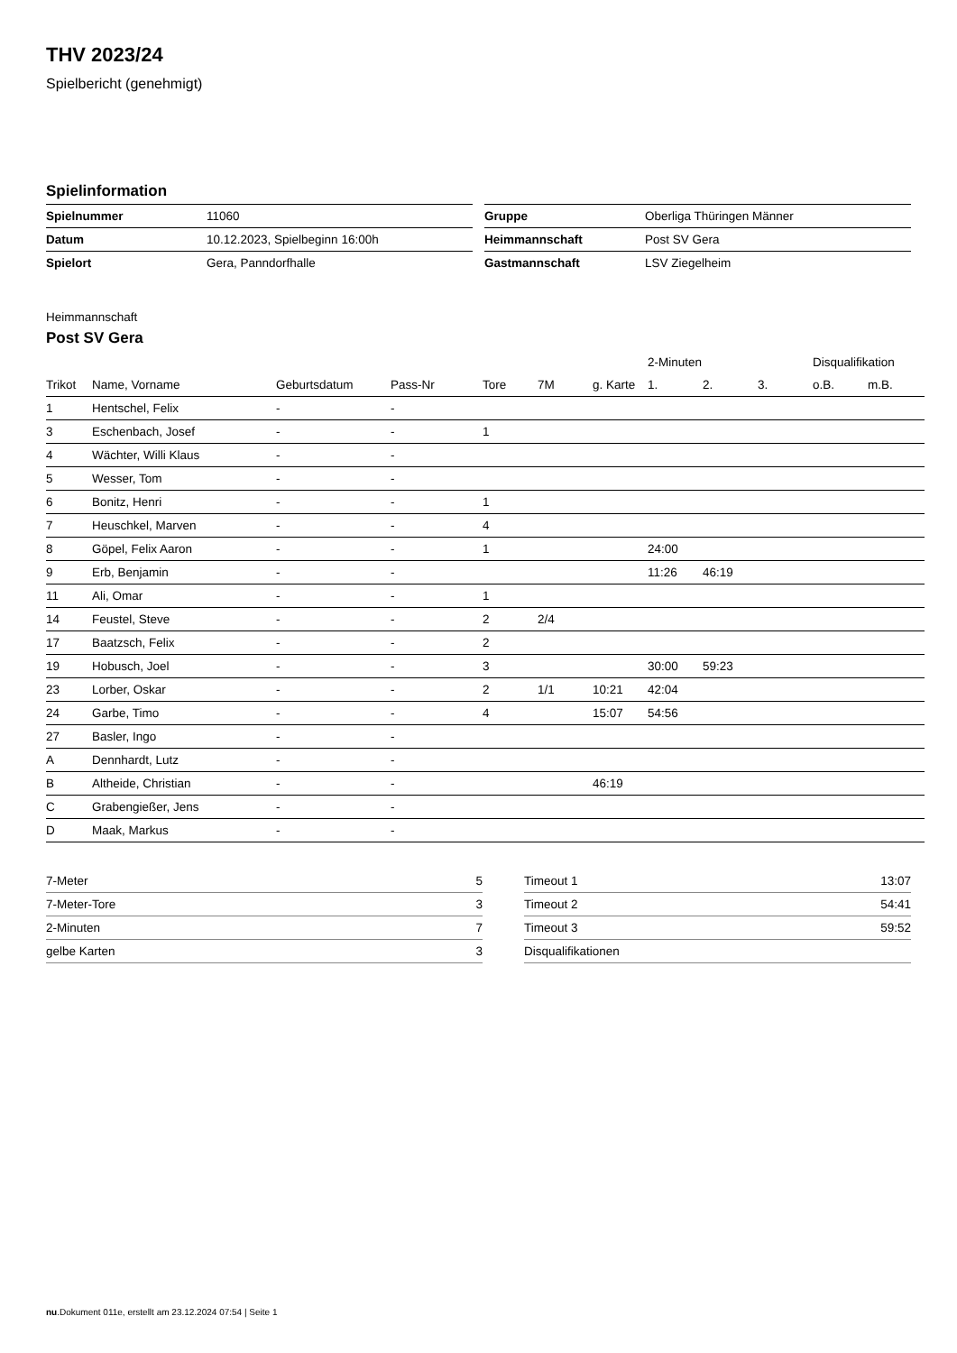THV 2023/24
Spielbericht (genehmigt)
Spielinformation
| Spielnummer | 11060 |
| Datum | 10.12.2023, Spielbeginn 16:00h |
| Spielort | Gera, Panndorfhalle |
| Gruppe | Oberliga Thüringen Männer |
| Heimmannschaft | Post SV Gera |
| Gastmannschaft | LSV Ziegelheim |
Heimmannschaft
Post SV Gera
| | | | | | | | 2-Minuten | | | Disqualifikation | |
| --- | --- | --- | --- | --- | --- | --- | --- | --- | --- | --- | --- |
| Trikot | Name, Vorname | Geburtsdatum | Pass-Nr | Tore | 7M | g. Karte | 1. | 2. | 3. | o.B. | m.B. |
| 1 | Hentschel, Felix | - | - | | | | | | | | |
| 3 | Eschenbach, Josef | - | - | 1 | | | | | | | |
| 4 | Wächter, Willi Klaus | - | - | | | | | | | | |
| 5 | Wesser, Tom | - | - | | | | | | | | |
| 6 | Bonitz, Henri | - | - | 1 | | | | | | | |
| 7 | Heuschkel, Marven | - | - | 4 | | | | | | | |
| 8 | Göpel, Felix Aaron | - | - | 1 | | | 24:00 | | | | |
| 9 | Erb, Benjamin | - | - | | | | 11:26 | 46:19 | | | |
| 11 | Ali, Omar | - | - | 1 | | | | | | | |
| 14 | Feustel, Steve | - | - | 2 | 2/4 | | | | | | |
| 17 | Baatzsch, Felix | - | - | 2 | | | | | | | |
| 19 | Hobusch, Joel | - | - | 3 | | | 30:00 | 59:23 | | | |
| 23 | Lorber, Oskar | - | - | 2 | 1/1 | 10:21 | 42:04 | | | | |
| 24 | Garbe, Timo | - | - | 4 | | 15:07 | 54:56 | | | | |
| 27 | Basler, Ingo | - | - | | | | | | | | |
| A | Dennhardt, Lutz | - | - | | | | | | | | |
| B | Altheide, Christian | - | - | | | 46:19 | | | | | |
| C | Grabengießer, Jens | - | - | | | | | | | | |
| D | Maak, Markus | - | - | | | | | | | | |
| 7-Meter | 5 |
| 7-Meter-Tore | 3 |
| 2-Minuten | 7 |
| gelbe Karten | 3 |
| Timeout 1 | 13:07 |
| Timeout 2 | 54:41 |
| Timeout 3 | 59:52 |
| Disqualifikationen | |
nu.Dokument 011e, erstellt am 23.12.2024 07:54 | Seite 1